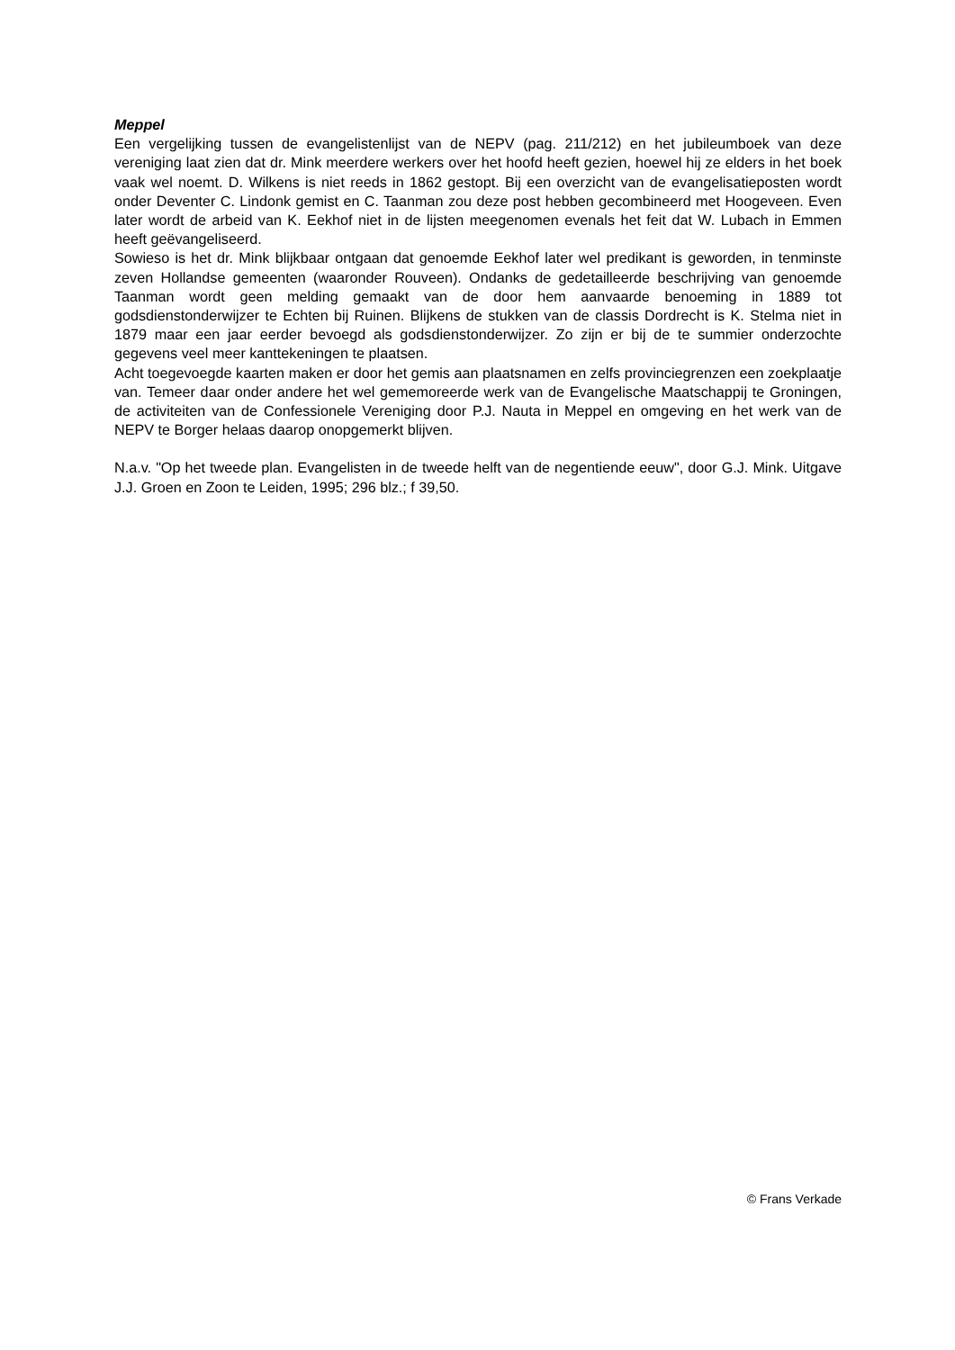Meppel
Een vergelijking tussen de evangelistenlijst van de NEPV (pag. 211/212) en het jubileumboek van deze vereniging laat zien dat dr. Mink meerdere werkers over het hoofd heeft gezien, hoewel hij ze elders in het boek vaak wel noemt. D. Wilkens is niet reeds in 1862 gestopt. Bij een overzicht van de evangelisatieposten wordt onder Deventer C. Lindonk gemist en C. Taanman zou deze post hebben gecombineerd met Hoogeveen. Even later wordt de arbeid van K. Eekhof niet in de lijsten meegenomen evenals het feit dat W. Lubach in Emmen heeft geëvangeliseerd.
Sowieso is het dr. Mink blijkbaar ontgaan dat genoemde Eekhof later wel predikant is geworden, in tenminste zeven Hollandse gemeenten (waaronder Rouveen). Ondanks de gedetailleerde beschrijving van genoemde Taanman wordt geen melding gemaakt van de door hem aanvaarde benoeming in 1889 tot godsdienstonderwijzer te Echten bij Ruinen. Blijkens de stukken van de classis Dordrecht is K. Stelma niet in 1879 maar een jaar eerder bevoegd als godsdienstonderwijzer. Zo zijn er bij de te summier onderzochte gegevens veel meer kanttekeningen te plaatsen.
Acht toegevoegde kaarten maken er door het gemis aan plaatsnamen en zelfs provinciegrenzen een zoekplaatje van. Temeer daar onder andere het wel gememoreerde werk van de Evangelische Maatschappij te Groningen, de activiteiten van de Confessionele Vereniging door P.J. Nauta in Meppel en omgeving en het werk van de NEPV te Borger helaas daarop onopgemerkt blijven.
N.a.v. "Op het tweede plan. Evangelisten in de tweede helft van de negentiende eeuw", door G.J. Mink. Uitgave J.J. Groen en Zoon te Leiden, 1995; 296 blz.; f 39,50.
© Frans Verkade